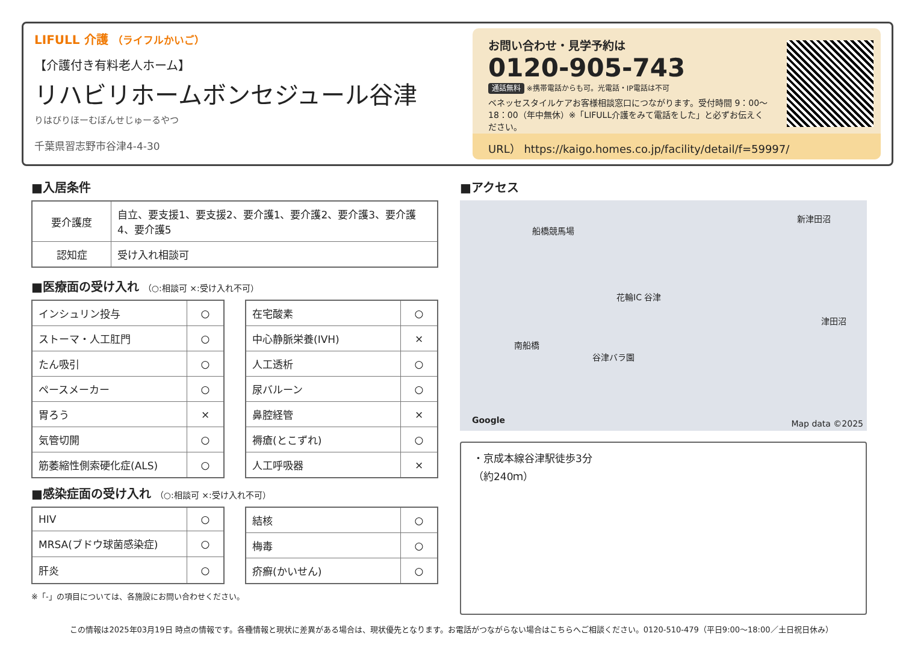LIFULL 介護 （ライフルかいご）
【介護付き有料老人ホーム】
リハビリホームボンセジュール谷津
りはびりほーむぼんせじゅーるやつ
千葉県習志野市谷津4-4-30
お問い合わせ・見学予約は
0120-905-743
通話無料 ※携帯電話からも可。光電話・IP電話は不可
ベネッセスタイルケアお客様相談窓口につながります。受付時間 9：00〜18：00（年中無休）※「LIFULL介護をみて電話をした」と必ずお伝えください。
URL） https://kaigo.homes.co.jp/facility/detail/f=59997/
■入居条件
| 要介護度 | 自立、要支援1、要支援2、要介護1、要介護2、要介護3、要介護4、要介護5 |
| 認知症 | 受け入れ相談可 |
■医療面の受け入れ （○:相談可 ×:受け入れ不可）
| インシュリン投与 | ○ |
| ストーマ・人工肛門 | ○ |
| たん吸引 | ○ |
| ペースメーカー | ○ |
| 胃ろう | × |
| 気管切開 | ○ |
| 筋萎縮性側索硬化症(ALS) | ○ |
| 在宅酸素 | ○ |
| 中心静脈栄養(IVH) | × |
| 人工透析 | ○ |
| 尿バルーン | ○ |
| 鼻腔経管 | × |
| 褥瘡(とこずれ) | ○ |
| 人工呼吸器 | × |
■感染症面の受け入れ （○:相談可 ×:受け入れ不可）
| HIV | ○ |
| MRSA(ブドウ球菌感染症) | ○ |
| 肝炎 | ○ |
| 結核 | ○ |
| 梅毒 | ○ |
| 疥癬(かいせん) | ○ |
※「-」の項目については、各施設にお問い合わせください。
■アクセス
船橋競馬場
花輪IC 谷津
南船橋
谷津バラ園
新津田沼
津田沼
Google Map data ©2025
・京成本線谷津駅徒歩3分
（約240ｍ）
この情報は2025年03月19日 時点の情報です。各種情報と現状に差異がある場合は、現状優先となります。お電話がつながらない場合はこちらへご相談ください。0120-510-479（平日9:00〜18:00／土日祝日休み）